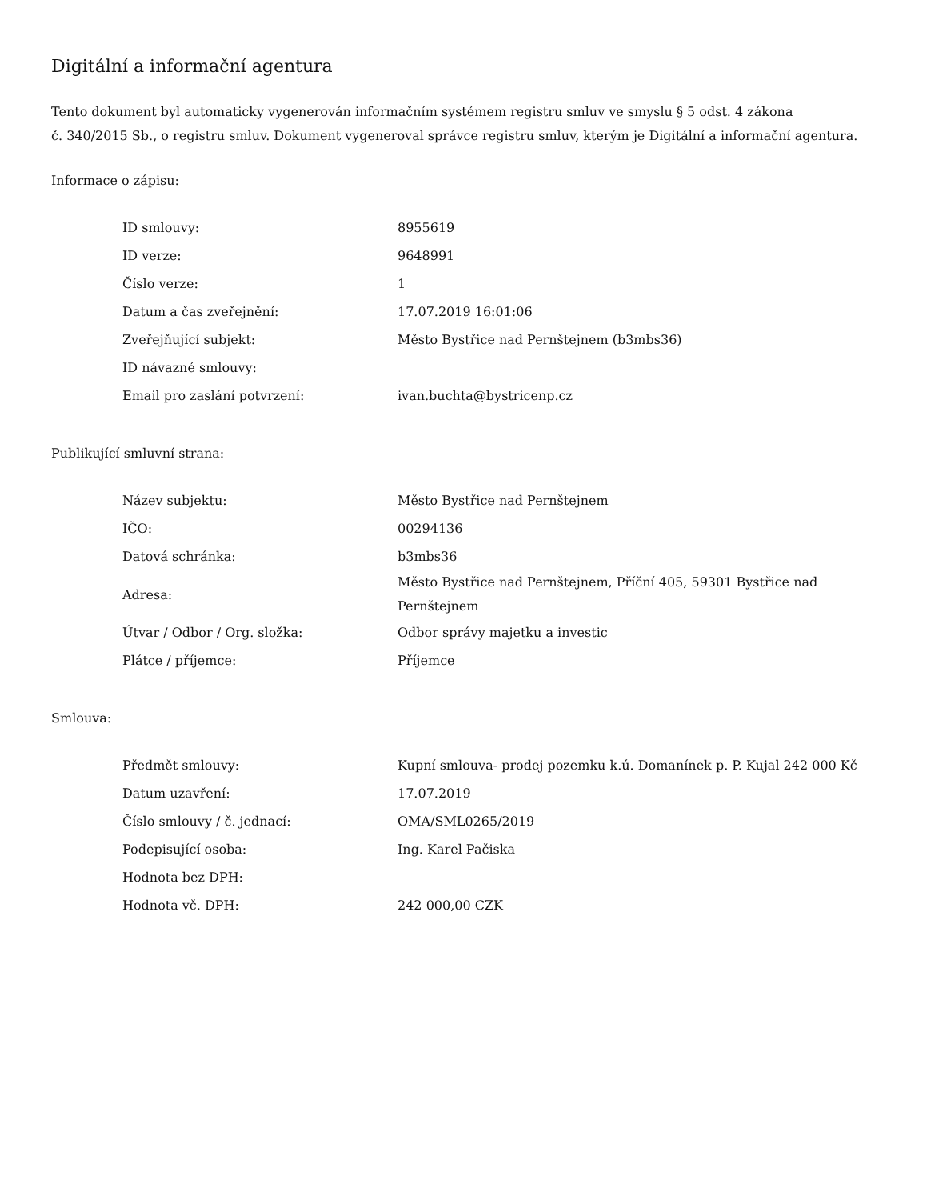Digitální a informační agentura
Tento dokument byl automaticky vygenerován informačním systémem registru smluv ve smyslu § 5 odst. 4 zákona
č. 340/2015 Sb., o registru smluv. Dokument vygeneroval správce registru smluv, kterým je Digitální a informační agentura.
Informace o zápisu:
| ID smlouvy: | 8955619 |
| ID verze: | 9648991 |
| Číslo verze: | 1 |
| Datum a čas zveřejnění: | 17.07.2019 16:01:06 |
| Zveřejňující subjekt: | Město Bystřice nad Pernštejnem (b3mbs36) |
| ID návazné smlouvy: | |
| Email pro zaslání potvrzení: | ivan.buchta@bystricenp.cz |
Publikující smluvní strana:
| Název subjektu: | Město Bystřice nad Pernštejnem |
| IČO: | 00294136 |
| Datová schránka: | b3mbs36 |
| Adresa: | Město Bystřice nad Pernštejnem, Příční 405, 59301 Bystřice nad Pernštejnem |
| Útvar / Odbor / Org. složka: | Odbor správy majetku a investic |
| Plátce / příjemce: | Příjemce |
Smlouva:
| Předmět smlouvy: | Kupní smlouva- prodej pozemku k.ú. Domanínek p. P. Kujal 242 000 Kč |
| Datum uzavření: | 17.07.2019 |
| Číslo smlouvy / č. jednací: | OMA/SML0265/2019 |
| Podepisující osoba: | Ing. Karel Pačiska |
| Hodnota bez DPH: | |
| Hodnota vč. DPH: | 242 000,00 CZK |